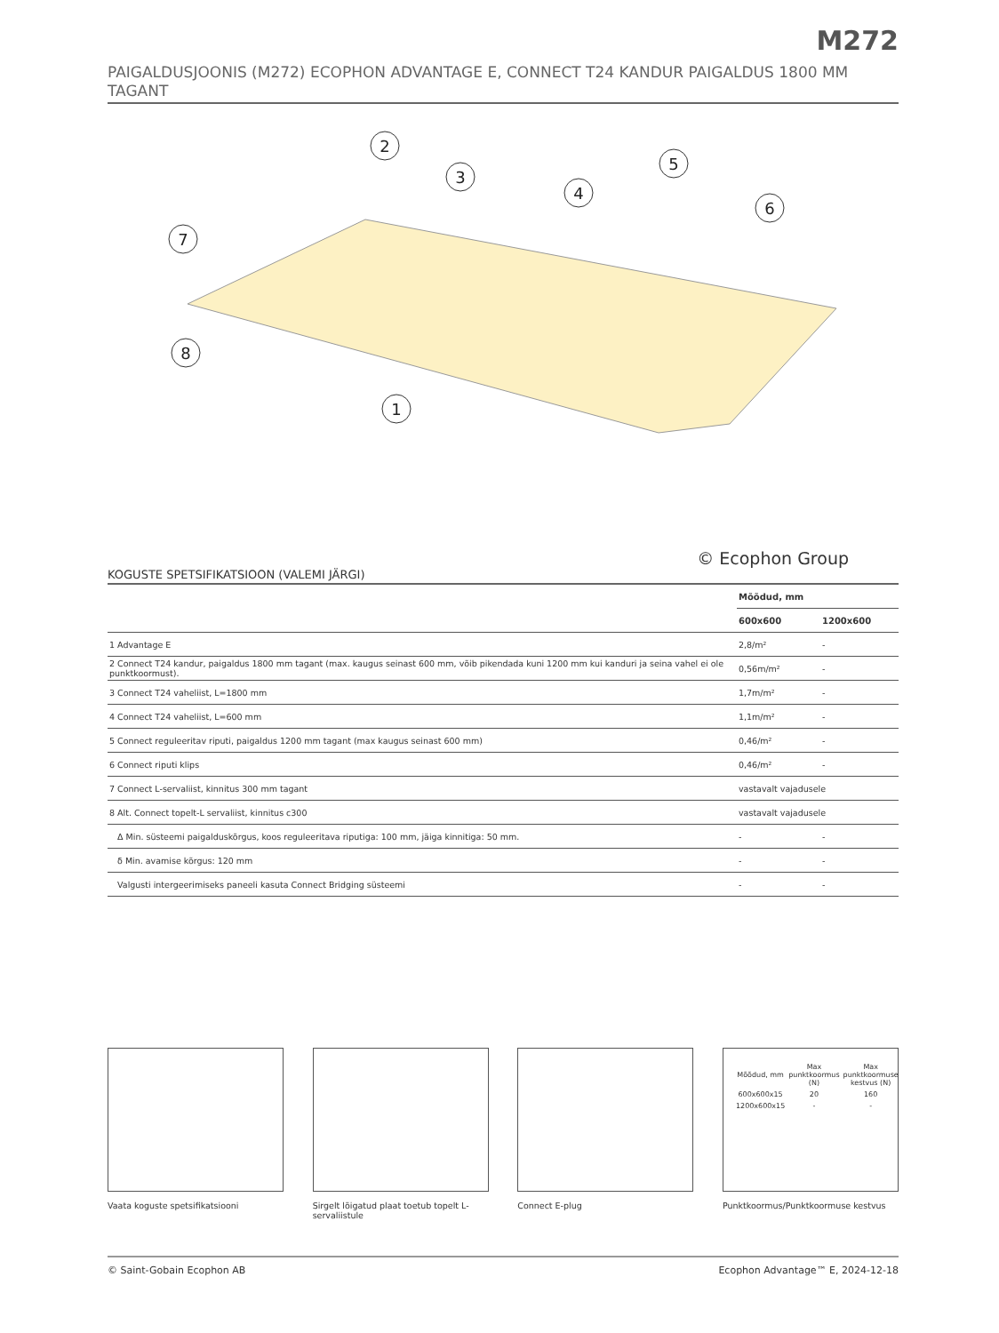M272
PAIGALDUSJOONIS (M272) ECOPHON ADVANTAGE E, CONNECT T24 KANDUR PAIGALDUS 1800 MM TAGANT
2
3
4
5
6
7
8
1
© Ecophon Group
KOGUSTE SPETSIFIKATSIOON (VALEMI JÄRGI)
| | Mõõdud, mm | |
| --- | --- | --- |
| | 600x600 | 1200x600 |
| 1 Advantage E | 2,8/m² | - |
| 2 Connect T24 kandur, paigaldus 1800 mm tagant (max. kaugus seinast 600 mm, võib pikendada kuni 1200 mm kui kanduri ja seina vahel ei ole punktkoormust). | 0,56m/m² | - |
| 3 Connect T24 vaheliist, L=1800 mm | 1,7m/m² | - |
| 4 Connect T24 vaheliist, L=600 mm | 1,1m/m² | - |
| 5 Connect reguleeritav riputi, paigaldus 1200 mm tagant (max kaugus seinast 600 mm) | 0,46/m² | - |
| 6 Connect riputi klips | 0,46/m² | - |
| 7 Connect L-servaliist, kinnitus 300 mm tagant | vastavalt vajadusele | |
| 8 Alt. Connect topelt-L servaliist, kinnitus c300 | vastavalt vajadusele | |
| Δ Min. süsteemi paigalduskõrgus, koos reguleeritava riputiga: 100 mm, jäiga kinnitiga: 50 mm. | - | - |
| δ Min. avamise kõrgus: 120 mm | - | - |
| Valgusti intergeerimiseks paneeli kasuta Connect Bridging süsteemi | - | - |
Vaata koguste spetsifikatsiooni Sirgelt lõigatud plaat toetub topelt L-servaliistule
Connect E-plug
| Mõõdud, mm | Max punktkoormus (N) | Max punktkoormuse kestvus (N) |
| --- | --- | --- |
| 600x600x15 | 20 | 160 |
| 1200x600x15 | - | - |
Punktkoormus/Punktkoormuse kestvus
© Saint-Gobain Ecophon AB Ecophon Advantage™ E, 2024-12-18